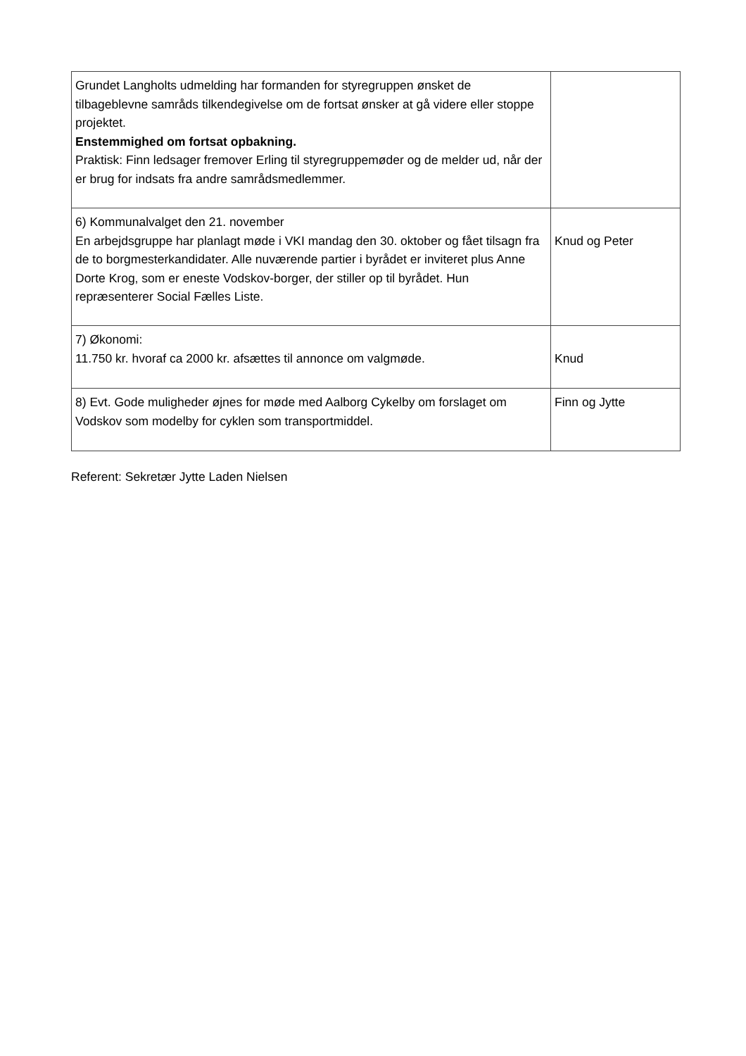| Grundet Langholts udmelding har formanden for styregruppen ønsket de tilbageblevne samråds tilkendegivelse om de fortsat ønsker at gå videre eller stoppe projektet. Enstemmighed om fortsat opbakning. Praktisk: Finn ledsager fremover Erling til styregruppemøder og de melder ud, når der er brug for indsats fra andre samrådsmedlemmer. | |
| 6) Kommunalvalget den 21. november En arbejdsgruppe har planlagt møde i VKI mandag den 30. oktober og fået tilsagn fra de to borgmesterkandidater. Alle nuværende partier i byrådet er inviteret plus Anne Dorte Krog, som er eneste Vodskov-borger, der stiller op til byrådet. Hun repræsenterer Social Fælles Liste. | Knud og Peter |
| 7) Økonomi: 11.750 kr. hvoraf ca 2000 kr. afsættes til annonce om valgmøde. | Knud |
| 8) Evt. Gode muligheder øjnes for møde med Aalborg Cykelby om forslaget om Vodskov som modelby for cyklen som transportmiddel. | Finn og Jytte |
Referent: Sekretær Jytte Laden Nielsen